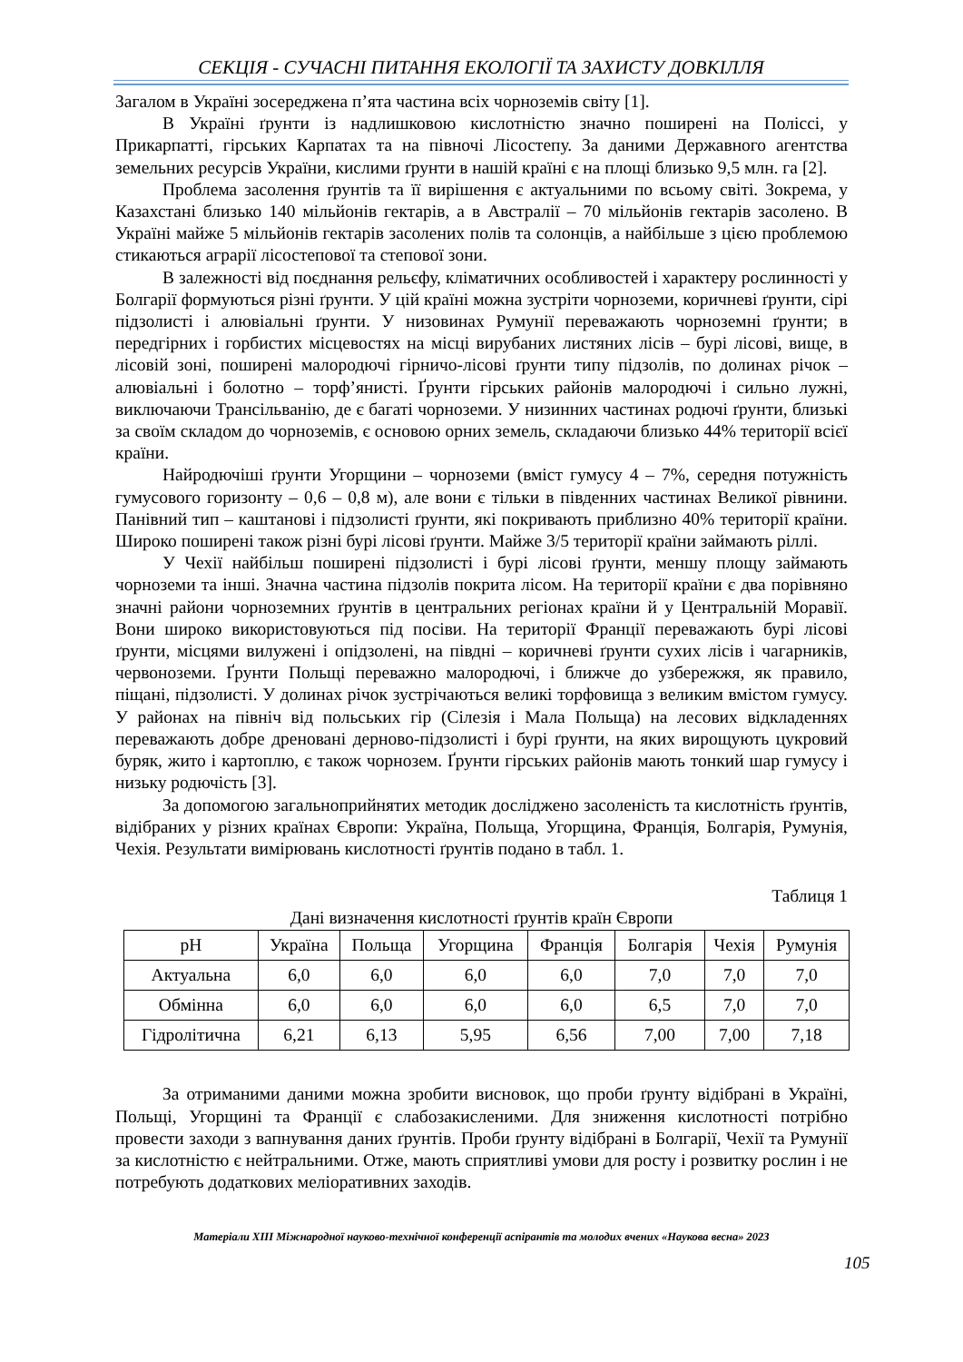СЕКЦІЯ - СУЧАСНІ ПИТАННЯ ЕКОЛОГІЇ ТА ЗАХИСТУ ДОВКІЛЛЯ
Загалом в Україні зосереджена п’ята частина всіх чорноземів світу [1].
В Україні ґрунти із надлишковою кислотністю значно поширені на Поліссі, у Прикарпатті, гірських Карпатах та на півночі Лісостепу. За даними Державного агентства земельних ресурсів України, кислими ґрунти в нашій країні є на площі близько 9,5 млн. га [2].
Проблема засолення ґрунтів та її вирішення є актуальними по всьому світі. Зокрема, у Казахстані близько 140 мільйонів гектарів, а в Австралії – 70 мільйонів гектарів засолено. В Україні майже 5 мільйонів гектарів засолених полів та солонців, а найбільше з цією проблемою стикаються аграрії лісостепової та степової зони.
В залежності від поєднання рельєфу, кліматичних особливостей і характеру рослинності у Болгарії формуються різні ґрунти. У цій країні можна зустріти чорноземи, коричневі ґрунти, сірі підзолисті і алювіальні ґрунти. У низовинах Румунії переважають чорноземні ґрунти; в передгірних і горбистих місцевостях на місці вирубаних листяних лісів – бурі лісові, вище, в лісовій зоні, поширені малородючі гірничо-лісові ґрунти типу підзолів, по долинах річок – алювіальні і болотно – торф’янисті. Ґрунти гірських районів малородючі і сильно лужні, виключаючи Трансільванію, де є багаті чорноземи. У низинних частинах родючі ґрунти, близькі за своїм складом до чорноземів, є основою орних земель, складаючи близько 44% території всієї країни.
Найродючіші ґрунти Угорщини – чорноземи (вміст гумусу 4 – 7%, середня потужність гумусового горизонту – 0,6 – 0,8 м), але вони є тільки в південних частинах Великої рівнини. Панівний тип – каштанові і підзолисті ґрунти, які покривають приблизно 40% території країни. Широко поширені також різні бурі лісові ґрунти. Майже 3/5 території країни займають ріллі.
У Чехії найбільш поширені підзолисті і бурі лісові ґрунти, меншу площу займають чорноземи та інші. Значна частина підзолів покрита лісом. На території країни є два порівняно значні райони чорноземних ґрунтів в центральних регіонах країни й у Центральній Моравії. Вони широко використовуються під посіви. На території Франції переважають бурі лісові ґрунти, місцями вилужені і опідзолені, на півдні – коричневі ґрунти сухих лісів і чагарників, червоноземи. Ґрунти Польщі переважно малородючі, і ближче до узбережжя, як правило, піщані, підзолисті. У долинах річок зустрічаються великі торфовища з великим вмістом гумусу. У районах на північ від польських гір (Сілезія і Мала Польща) на лесових відкладеннях переважають добре дреновані дерново-підзолисті і бурі ґрунти, на яких вирощують цукровий буряк, жито і картоплю, є також чорнозем. Ґрунти гірських районів мають тонкий шар гумусу і низьку родючість [3].
За допомогою загальноприйнятих методик досліджено засоленість та кислотність ґрунтів, відібраних у різних країнах Європи: Україна, Польща, Угорщина, Франція, Болгарія, Румунія, Чехія. Результати вимірювань кислотності ґрунтів подано в табл. 1.
Таблиця 1
Дані визначення кислотності ґрунтів країн Європи
| pH | Україна | Польща | Угорщина | Франція | Болгарія | Чехія | Румунія |
| --- | --- | --- | --- | --- | --- | --- | --- |
| Актуальна | 6,0 | 6,0 | 6,0 | 6,0 | 7,0 | 7,0 | 7,0 |
| Обмінна | 6,0 | 6,0 | 6,0 | 6,0 | 6,5 | 7,0 | 7,0 |
| Гідролітична | 6,21 | 6,13 | 5,95 | 6,56 | 7,00 | 7,00 | 7,18 |
За отриманими даними можна зробити висновок, що проби ґрунту відібрані в Україні, Польщі, Угорщині та Франції є слабозакисленими. Для зниження кислотності потрібно провести заходи з вапнування даних ґрунтів. Проби ґрунту відібрані в Болгарії, Чехії та Румунії за кислотністю є нейтральними. Отже, мають сприятливі умови для росту і розвитку рослин і не потребують додаткових меліоративних заходів.
Матеріали XIII Міжнародної науково-технічної конференції аспірантів та молодих вчених «Наукова весна» 2023
105